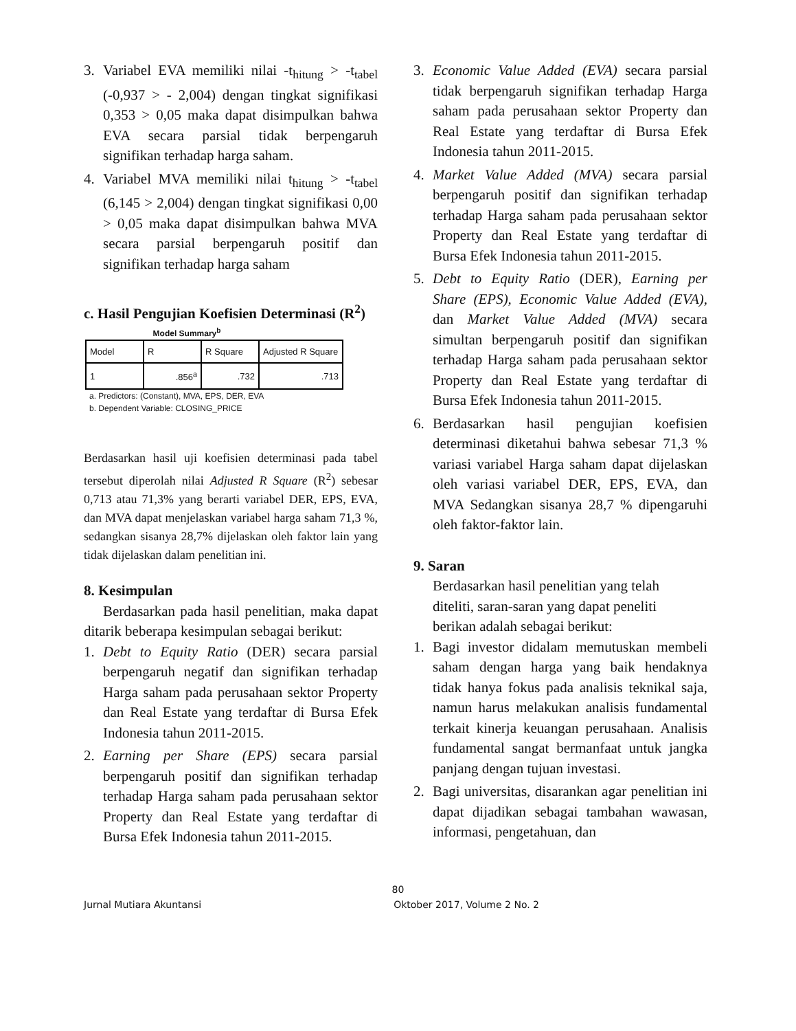3. Variabel EVA memiliki nilai -t<sub>hitung</sub> > -t<sub>tabel</sub> (-0,937 > - 2,004) dengan tingkat signifikasi 0,353 > 0,05 maka dapat disimpulkan bahwa EVA secara parsial tidak berpengaruh signifikan terhadap harga saham.
4. Variabel MVA memiliki nilai t<sub>hitung</sub> > -t<sub>tabel</sub> (6,145 > 2,004) dengan tingkat signifikasi 0,00 > 0,05 maka dapat disimpulkan bahwa MVA secara parsial berpengaruh positif dan signifikan terhadap harga saham
c. Hasil Pengujian Koefisien Determinasi (R<sup>2</sup>)
Model Summary<sup>b</sup>
| Model | R | R Square | Adjusted R Square |
| --- | --- | --- | --- |
| 1 | .856<sup>a</sup> | .732 | .713 |
a. Predictors: (Constant), MVA, EPS, DER, EVA
b. Dependent Variable: CLOSING_PRICE
Berdasarkan hasil uji koefisien determinasi pada tabel tersebut diperolah nilai Adjusted R Square (R<sup>2</sup>) sebesar 0,713 atau 71,3% yang berarti variabel DER, EPS, EVA, dan MVA dapat menjelaskan variabel harga saham 71,3 %, sedangkan sisanya 28,7% dijelaskan oleh faktor lain yang tidak dijelaskan dalam penelitian ini.
8. Kesimpulan
Berdasarkan pada hasil penelitian, maka dapat ditarik beberapa kesimpulan sebagai berikut:
1. Debt to Equity Ratio (DER) secara parsial berpengaruh negatif dan signifikan terhadap Harga saham pada perusahaan sektor Property dan Real Estate yang terdaftar di Bursa Efek Indonesia tahun 2011-2015.
2. Earning per Share (EPS) secara parsial berpengaruh positif dan signifikan terhadap terhadap Harga saham pada perusahaan sektor Property dan Real Estate yang terdaftar di Bursa Efek Indonesia tahun 2011-2015.
3. Economic Value Added (EVA) secara parsial tidak berpengaruh signifikan terhadap Harga saham pada perusahaan sektor Property dan Real Estate yang terdaftar di Bursa Efek Indonesia tahun 2011-2015.
4. Market Value Added (MVA) secara parsial berpengaruh positif dan signifikan terhadap terhadap Harga saham pada perusahaan sektor Property dan Real Estate yang terdaftar di Bursa Efek Indonesia tahun 2011-2015.
5. Debt to Equity Ratio (DER), Earning per Share (EPS), Economic Value Added (EVA), dan Market Value Added (MVA) secara simultan berpengaruh positif dan signifikan terhadap Harga saham pada perusahaan sektor Property dan Real Estate yang terdaftar di Bursa Efek Indonesia tahun 2011-2015.
6. Berdasarkan hasil pengujian koefisien determinasi diketahui bahwa sebesar 71,3 % variasi variabel Harga saham dapat dijelaskan oleh variasi variabel DER, EPS, EVA, dan MVA Sedangkan sisanya 28,7 % dipengaruhi oleh faktor-faktor lain.
9. Saran
Berdasarkan hasil penelitian yang telah
diteliti, saran-saran yang dapat peneliti
berikan adalah sebagai berikut:
1. Bagi investor didalam memutuskan membeli saham dengan harga yang baik hendaknya tidak hanya fokus pada analisis teknikal saja, namun harus melakukan analisis fundamental terkait kinerja keuangan perusahaan. Analisis fundamental sangat bermanfaat untuk jangka panjang dengan tujuan investasi.
2. Bagi universitas, disarankan agar penelitian ini dapat dijadikan sebagai tambahan wawasan, informasi, pengetahuan, dan
80
Jurnal Mutiara Akuntansi Oktober 2017, Volume 2 No. 2